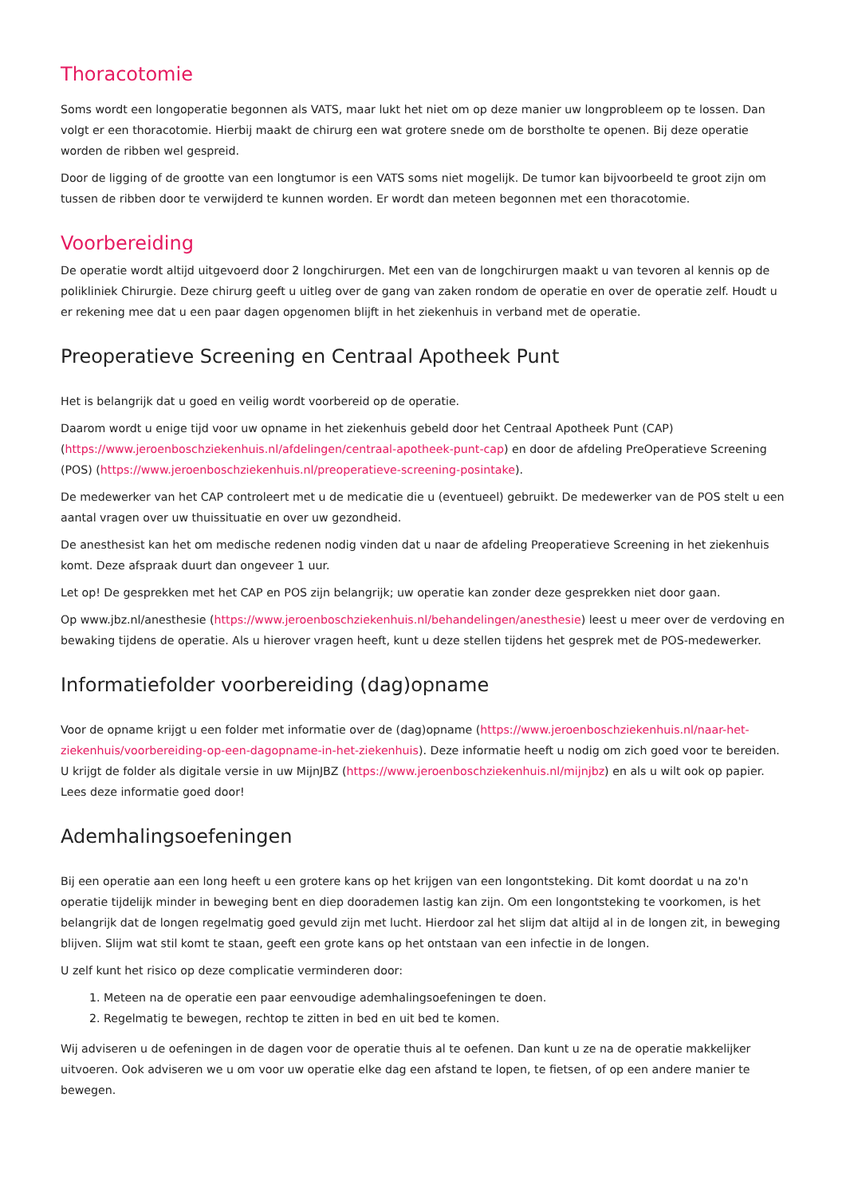Thoracotomie
Soms wordt een longoperatie begonnen als VATS, maar lukt het niet om op deze manier uw longprobleem op te lossen. Dan volgt er een thoracotomie. Hierbij maakt de chirurg een wat grotere snede om de borstholte te openen. Bij deze operatie worden de ribben wel gespreid.
Door de ligging of de grootte van een longtumor is een VATS soms niet mogelijk. De tumor kan bijvoorbeeld te groot zijn om tussen de ribben door te verwijderd te kunnen worden. Er wordt dan meteen begonnen met een thoracotomie.
Voorbereiding
De operatie wordt altijd uitgevoerd door 2 longchirurgen. Met een van de longchirurgen maakt u van tevoren al kennis op de polikliniek Chirurgie. Deze chirurg geeft u uitleg over de gang van zaken rondom de operatie en over de operatie zelf. Houdt u er rekening mee dat u een paar dagen opgenomen blijft in het ziekenhuis in verband met de operatie.
Preoperatieve Screening en Centraal Apotheek Punt
Het is belangrijk dat u goed en veilig wordt voorbereid op de operatie.
Daarom wordt u enige tijd voor uw opname in het ziekenhuis gebeld door het Centraal Apotheek Punt (CAP) (https://www.jeroenboschziekenhuis.nl/afdelingen/centraal-apotheek-punt-cap) en door de afdeling PreOperatieve Screening (POS) (https://www.jeroenboschziekenhuis.nl/preoperatieve-screening-posintake).
De medewerker van het CAP controleert met u de medicatie die u (eventueel) gebruikt. De medewerker van de POS stelt u een aantal vragen over uw thuissituatie en over uw gezondheid.
De anesthesist kan het om medische redenen nodig vinden dat u naar de afdeling Preoperatieve Screening in het ziekenhuis komt. Deze afspraak duurt dan ongeveer 1 uur.
Let op! De gesprekken met het CAP en POS zijn belangrijk; uw operatie kan zonder deze gesprekken niet door gaan.
Op www.jbz.nl/anesthesie (https://www.jeroenboschziekenhuis.nl/behandelingen/anesthesie) leest u meer over de verdoving en bewaking tijdens de operatie. Als u hierover vragen heeft, kunt u deze stellen tijdens het gesprek met de POS-medewerker.
Informatiefolder voorbereiding (dag)opname
Voor de opname krijgt u een folder met informatie over de (dag)opname (https://www.jeroenboschziekenhuis.nl/naar-het-ziekenhuis/voorbereiding-op-een-dagopname-in-het-ziekenhuis). Deze informatie heeft u nodig om zich goed voor te bereiden. U krijgt de folder als digitale versie in uw MijnJBZ (https://www.jeroenboschziekenhuis.nl/mijnjbz) en als u wilt ook op papier. Lees deze informatie goed door!
Ademhalingsoefeningen
Bij een operatie aan een long heeft u een grotere kans op het krijgen van een longontsteking. Dit komt doordat u na zo'n operatie tijdelijk minder in beweging bent en diep doorademen lastig kan zijn. Om een longontsteking te voorkomen, is het belangrijk dat de longen regelmatig goed gevuld zijn met lucht. Hierdoor zal het slijm dat altijd al in de longen zit, in beweging blijven. Slijm wat stil komt te staan, geeft een grote kans op het ontstaan van een infectie in de longen.
U zelf kunt het risico op deze complicatie verminderen door:
1. Meteen na de operatie een paar eenvoudige ademhalingsoefeningen te doen.
2. Regelmatig te bewegen, rechtop te zitten in bed en uit bed te komen.
Wij adviseren u de oefeningen in de dagen voor de operatie thuis al te oefenen. Dan kunt u ze na de operatie makkelijker uitvoeren. Ook adviseren we u om voor uw operatie elke dag een afstand te lopen, te fietsen, of op een andere manier te bewegen.